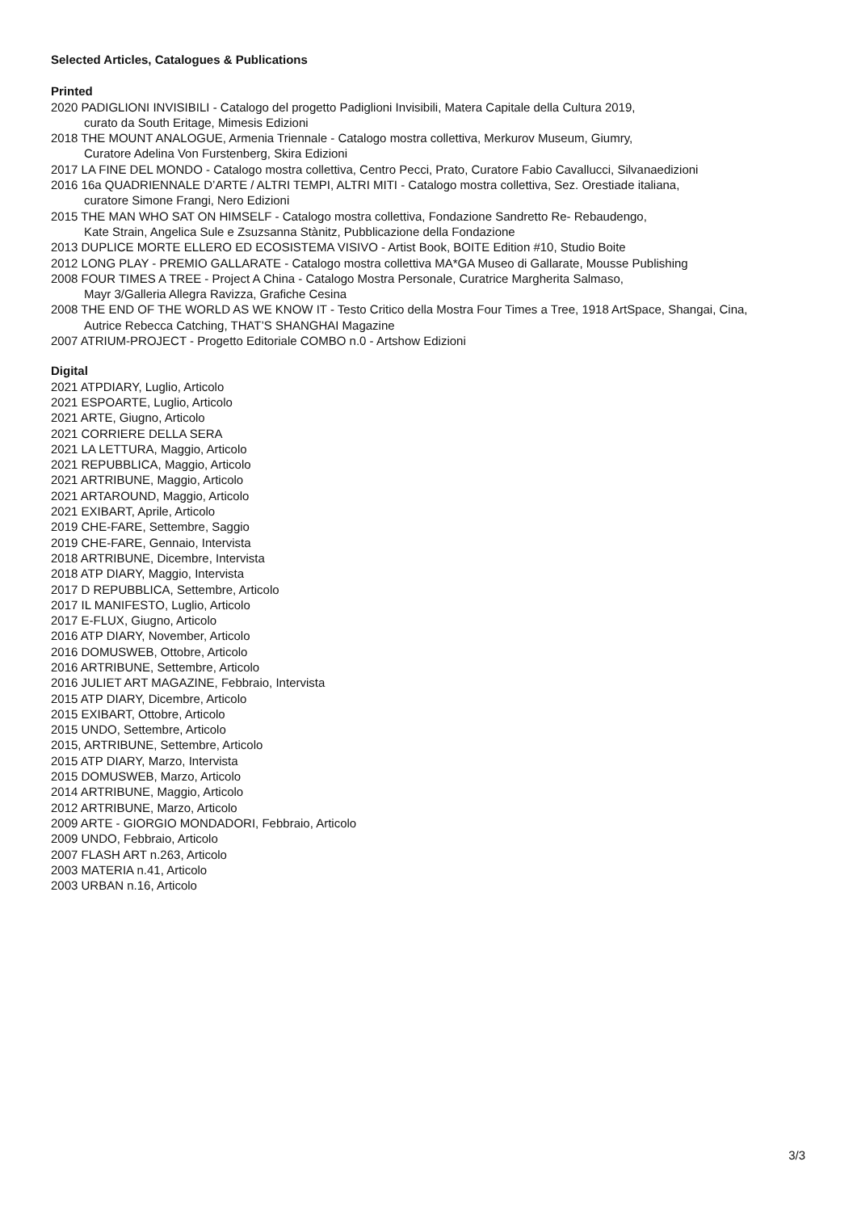Selected Articles, Catalogues & Publications
Printed
2020 PADIGLIONI INVISIBILI - Catalogo del progetto Padiglioni Invisibili, Matera Capitale della Cultura 2019,
curato da South Eritage, Mimesis Edizioni
2018 THE MOUNT ANALOGUE, Armenia Triennale - Catalogo mostra collettiva, Merkurov Museum, Giumry,
Curatore Adelina Von Furstenberg, Skira Edizioni
2017 LA FINE DEL MONDO - Catalogo mostra collettiva, Centro Pecci, Prato, Curatore Fabio Cavallucci, Silvanaedizioni
2016 16a QUADRIENNALE D’ARTE / ALTRI TEMPI, ALTRI MITI - Catalogo mostra collettiva, Sez. Orestiade italiana,
curatore Simone Frangi, Nero Edizioni
2015 THE MAN WHO SAT ON HIMSELF - Catalogo mostra collettiva, Fondazione Sandretto Re- Rebaudengo,
Kate Strain, Angelica Sule e Zsuzsanna Stànitz, Pubblicazione della Fondazione
2013 DUPLICE MORTE ELLERO ED ECOSISTEMA VISIVO - Artist Book, BOITE Edition #10, Studio Boite
2012 LONG PLAY - PREMIO GALLARATE - Catalogo mostra collettiva MA*GA Museo di Gallarate, Mousse Publishing
2008 FOUR TIMES A TREE - Project A China - Catalogo Mostra Personale, Curatrice Margherita Salmaso,
Mayr 3/Galleria Allegra Ravizza, Grafiche Cesina
2008 THE END OF THE WORLD AS WE KNOW IT - Testo Critico della Mostra Four Times a Tree, 1918 ArtSpace, Shangai, Cina,
Autrice Rebecca Catching, THAT’S SHANGHAI Magazine
2007 ATRIUM-PROJECT - Progetto Editoriale COMBO n.0 - Artshow Edizioni
Digital
2021 ATPDIARY, Luglio, Articolo
2021 ESPOARTE, Luglio, Articolo
2021 ARTE, Giugno, Articolo
2021 CORRIERE DELLA SERA
2021 LA LETTURA, Maggio, Articolo
2021 REPUBBLICA, Maggio, Articolo
2021 ARTRIBUNE, Maggio, Articolo
2021 ARTAROUND, Maggio, Articolo
2021 EXIBART, Aprile, Articolo
2019 CHE-FARE, Settembre, Saggio
2019 CHE-FARE, Gennaio, Intervista
2018 ARTRIBUNE, Dicembre, Intervista
2018 ATP DIARY, Maggio, Intervista
2017 D REPUBBLICA, Settembre, Articolo
2017 IL MANIFESTO, Luglio, Articolo
2017 E-FLUX, Giugno, Articolo
2016 ATP DIARY, November, Articolo
2016 DOMUSWEB, Ottobre, Articolo
2016 ARTRIBUNE, Settembre, Articolo
2016 JULIET ART MAGAZINE, Febbraio, Intervista
2015 ATP DIARY, Dicembre, Articolo
2015 EXIBART, Ottobre, Articolo
2015 UNDO, Settembre, Articolo
2015, ARTRIBUNE, Settembre, Articolo
2015 ATP DIARY, Marzo, Intervista
2015 DOMUSWEB, Marzo, Articolo
2014 ARTRIBUNE, Maggio, Articolo
2012 ARTRIBUNE, Marzo, Articolo
2009 ARTE - GIORGIO MONDADORI, Febbraio, Articolo
2009 UNDO, Febbraio, Articolo
2007 FLASH ART n.263, Articolo
2003 MATERIA n.41, Articolo
2003 URBAN n.16, Articolo
3/3